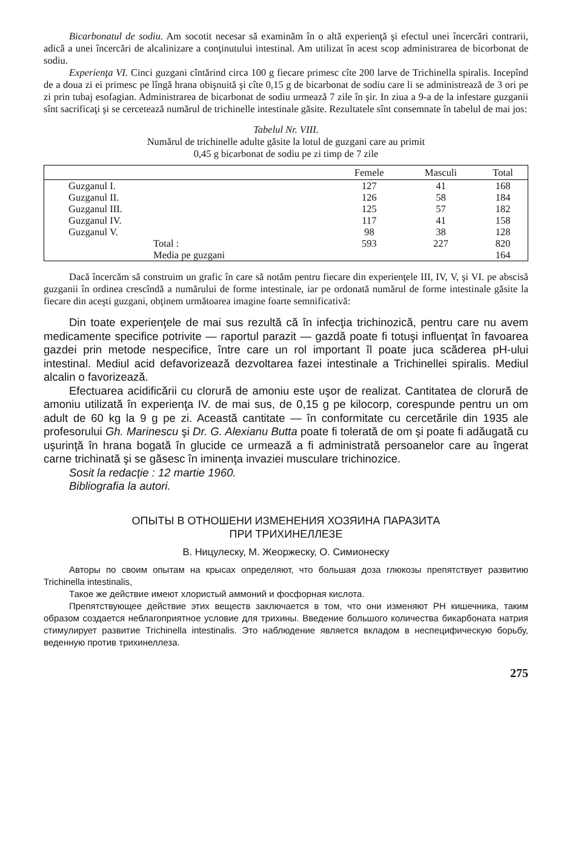Bicarbonatul de sodiu. Am socotit necesar să examinăm în o altă experienţă şi efectul unei încercări contrarii, adică a unei încercări de alcalinizare a conţinutului intestinal. Am utilizat în acest scop administrarea de bicorbonat de sodiu.
Experienţa VI. Cinci guzgani cîntărind circa 100 g fiecare primesc cîte 200 larve de Trichinella spiralis. Incepînd de a doua zi ei primesc pe lîngă hrana obişnuită şi cîte 0,15 g de bicarbonat de sodiu care li se administrează de 3 ori pe zi prin tubaj esofagian. Administrarea de bicarbonat de sodiu urmează 7 zile în şir. In ziua a 9-a de la infestare guzganii sînt sacrificaţi şi se cercetează numărul de trichinelle intestinale găsite. Rezultatele sînt consemnate în tabelul de mai jos:
Tabelul Nr. VIII.
Numărul de trichinelle adulte găsite la lotul de guzgani care au primit
0,45 g bicarbonat de sodiu pe zi timp de 7 zile
| | Femele | Masculi | Total |
| --- | --- | --- | --- |
| Guzganul I. | 127 | 41 | 168 |
| Guzganul II. | 126 | 58 | 184 |
| Guzganul III. | 125 | 57 | 182 |
| Guzganul IV. | 117 | 41 | 158 |
| Guzganul V. | 98 | 38 | 128 |
| Total : | 593 | 227 | 820 |
| Media pe guzgani | | | 164 |
Dacă încercăm să construim un grafic în care să notăm pentru fiecare din experienţele III, IV, V, şi VI. pe abscisă guzganii în ordinea crescîndă a numărului de forme intestinale, iar pe ordonată numărul de forme intestinale găsite la fiecare din aceşti guzgani, obţinem următoarea imagine foarte semnificativă:
Din toate experienţele de mai sus rezultă că în infecţia trichinozică, pentru care nu avem medicamente specifice potrivite — raportul parazit — gazdă poate fi totuşi influenţat în favoarea gazdei prin metode nespecifice, între care un rol important îl poate juca scăderea pH-ului intestinal. Mediul acid defavorizează dezvoltarea fazei intestinale a Trichinellei spiralis. Mediul alcalin o favorizează.
Efectuarea acidificării cu clorură de amoniu este uşor de realizat. Cantitatea de clorură de amoniu utilizată în experienţa IV. de mai sus, de 0,15 g pe kilocorp, corespunde pentru un om adult de 60 kg la 9 g pe zi. Această cantitate — în conformitate cu cercetările din 1935 ale profesorului Gh. Marinescu şi Dr. G. Alexianu Butta poate fi tolerată de om şi poate fi adăugată cu uşurinţă în hrana bogată în glucide ce urmează a fi administrată persoanelor care au îngerat carne trichinată şi se găsesc în iminenţa invaziei musculare trichinozice.
Sosit la redacţie : 12 martie 1960.
Bibliografia la autori.
ОПЫТЫ В ОТНОШЕНИ ИЗМЕНЕНИЯ ХОЗЯИНА ПАРАЗИТА
ПРИ ТРИХИНЕЛЛЕЗЕ
В. Ницулеску, М. Жеоржеску, О. Симионеску
Авторы по своим опытам на крысах определяют, что большая доза глюкозы препятствует развитию Trichinella intestinalis,
Такое же действие имеют хлористый аммоний и фосфорная кислота.
Препятствующее действие этих веществ заключается в том, что они изменяют PH кишечника, таким образом создается неблагоприятное условие для трихины. Введение большого количества бикарбоната натрия стимулирует развитие Trichinella intestinalis. Это наблюдение является вкладом в неспецифическую борьбу, веденную против трихинеллеза.
275